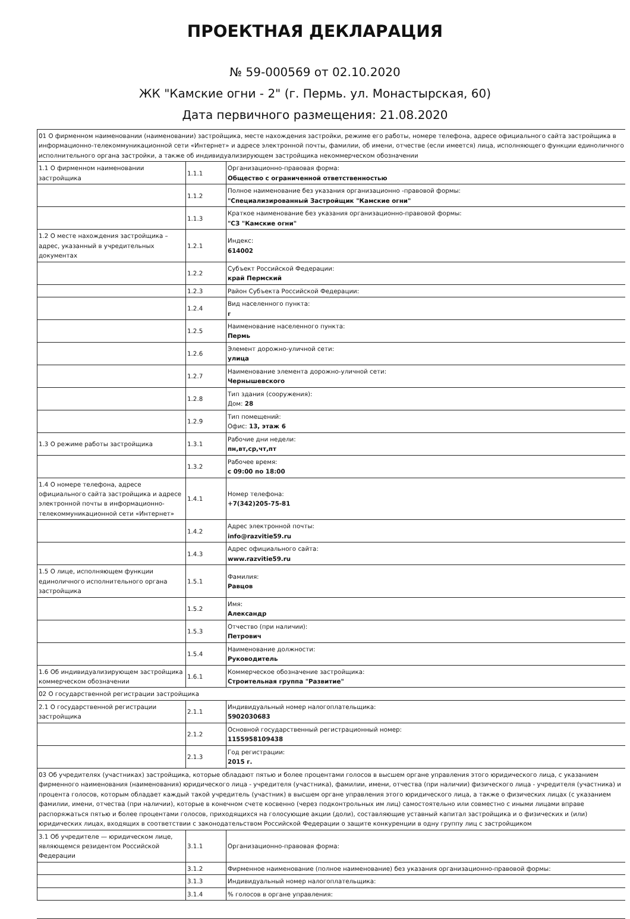ПРОЕКТНАЯ ДЕКЛАРАЦИЯ
№ 59-000569 от 02.10.2020
ЖК "Камские огни - 2" (г. Пермь. ул. Монастырская, 60)
Дата первичного размещения: 21.08.2020
| 01 О фирменном наименовании (наименовании) застройщика, месте нахождения застройки, режиме его работы, номере телефона, адресе официального сайта застройщика в информационно-телекоммуникационной сети «Интернет» и адресе электронной почты, фамилии, об имени, отчестве (если имеется) лица, исполняющего функции единоличного исполнительного органа застройки, а также об индивидуализирующем застройщика некоммерческом обозначении | | |
| 1.1 О фирменном наименовании застройщика | 1.1.1 | Организационно-правовая форма: Общество с ограниченной ответственностью |
| | 1.1.2 | Полное наименование без указания организационно -правовой формы: "Специализированный Застройщик "Камские огни" |
| | 1.1.3 | Краткое наименование без указания организационно-правовой формы: "СЗ "Камские огни" |
| 1.2 О месте нахождения застройщика – адрес, указанный в учредительных документах | 1.2.1 | Индекс: 614002 |
| | 1.2.2 | Субъект Российской Федерации: край Пермский |
| | 1.2.3 | Район Субъекта Российской Федерации: |
| | 1.2.4 | Вид населенного пункта: г |
| | 1.2.5 | Наименование населенного пункта: Пермь |
| | 1.2.6 | Элемент дорожно-уличной сети: улица |
| | 1.2.7 | Наименование элемента дорожно-уличной сети: Чернышевского |
| | 1.2.8 | Тип здания (сооружения): Дом: 28 |
| | 1.2.9 | Тип помещений: Офис: 13, этаж 6 |
| 1.3 О режиме работы застройщика | 1.3.1 | Рабочие дни недели: пн,вт,ср,чт,пт |
| | 1.3.2 | Рабочее время: с 09:00 по 18:00 |
| 1.4 О номере телефона, адресе официального сайта застройщика и адресе электронной почты в информационно-телекоммуникационной сети «Интернет» | 1.4.1 | Номер телефона: +7(342)205-75-81 |
| | 1.4.2 | Адрес электронной почты: info@razvitie59.ru |
| | 1.4.3 | Адрес официального сайта: www.razvitie59.ru |
| 1.5 О лице, исполняющем функции единоличного исполнительного органа застройщика | 1.5.1 | Фамилия: Равцов |
| | 1.5.2 | Имя: Александр |
| | 1.5.3 | Отчество (при наличии): Петрович |
| | 1.5.4 | Наименование должности: Руководитель |
| 1.6 Об индивидуализирующем застройщика коммерческом обозначении | 1.6.1 | Коммерческое обозначение застройщика: Строительная группа "Развитие" |
| 02 О государственной регистрации застройщика | | |
| 2.1 О государственной регистрации застройщика | 2.1.1 | Индивидуальный номер налогоплательщика: 5902030683 |
| | 2.1.2 | Основной государственный регистрационный номер: 1155958109438 |
| | 2.1.3 | Год регистрации: 2015 г. |
| 03 Об учредителях (участниках) застройщика, которые обладают пятью и более процентами голосов в высшем органе управления этого юридического лица, с указанием фирменного наименования (наименования) юридического лица - учредителя (участника), фамилии, имени, отчества (при наличии) физического лица - учредителя (участника) и процента голосов, которым обладает каждый такой учредитель (участник) в высшем органе управления этого юридического лица, а также о физических лицах (с указанием фамилии, имени, отчества (при наличии), которые в конечном счете косвенно (через подконтрольных им лиц) самостоятельно или совместно с иными лицами вправе распоряжаться пятью и более процентами голосов, приходящихся на голосующие акции (доли), составляющие уставный капитал застройщика и о физических и (или) юридических лицах, входящих в соответствии с законодательством Российской Федерации о защите конкуренции в одну группу лиц с застройщиком | | |
| 3.1 Об учредителе — юридическом лице, являющемся резидентом Российской Федерации | 3.1.1 | Организационно-правовая форма: |
| | 3.1.2 | Фирменное наименование (полное наименование) без указания организационно-правовой формы: |
| | 3.1.3 | Индивидуальный номер налогоплательщика: |
| | 3.1.4 | % голосов в органе управления: |